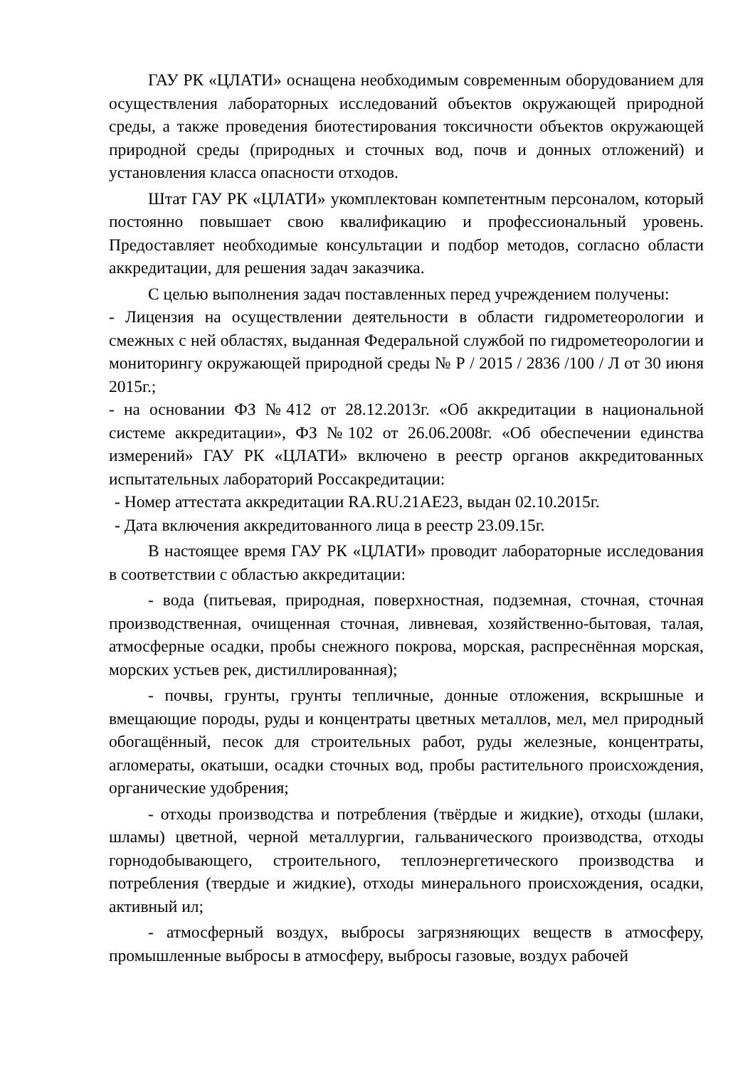ГАУ РК «ЦЛАТИ» оснащена необходимым современным оборудованием для осуществления лабораторных исследований объектов окружающей природной среды, а также проведения биотестирования токсичности объектов окружающей природной среды (природных и сточных вод, почв и донных отложений) и установления класса опасности отходов.
Штат ГАУ РК «ЦЛАТИ» укомплектован компетентным персоналом, который постоянно повышает свою квалификацию и профессиональный уровень. Предоставляет необходимые консультации и подбор методов, согласно области аккредитации, для решения задач заказчика.
С целью выполнения задач поставленных перед учреждением получены:
- Лицензия на осуществлении деятельности в области гидрометеорологии и смежных с ней областях, выданная Федеральной службой по гидрометеорологии и мониторингу окружающей природной среды № Р / 2015 / 2836 /100 / Л от 30 июня 2015г.;
- на основании ФЗ №412 от 28.12.2013г. «Об аккредитации в национальной системе аккредитации», ФЗ №102 от 26.06.2008г. «Об обеспечении единства измерений» ГАУ РК «ЦЛАТИ» включено в реестр органов аккредитованных испытательных лабораторий Россакредитации:
- Номер аттестата аккредитации RA.RU.21AE23, выдан 02.10.2015г.
- Дата включения аккредитованного лица в реестр 23.09.15г.
В настоящее время ГАУ РК «ЦЛАТИ» проводит лабораторные исследования в соответствии с областью аккредитации:
- вода (питьевая, природная, поверхностная, подземная, сточная, сточная производственная, очищенная сточная, ливневая, хозяйственно-бытовая, талая, атмосферные осадки, пробы снежного покрова, морская, распреснённая морская, морских устьев рек, дистиллированная);
- почвы, грунты, грунты тепличные, донные отложения, вскрышные и вмещающие породы, руды и концентраты цветных металлов, мел, мел природный обогащённый, песок для строительных работ, руды железные, концентраты, агломераты, окатыши, осадки сточных вод, пробы растительного происхождения, органические удобрения;
- отходы производства и потребления (твёрдые и жидкие), отходы (шлаки, шламы) цветной, черной металлургии, гальванического производства, отходы горнодобывающего, строительного, теплоэнергетического производства и потребления (твердые и жидкие), отходы минерального происхождения, осадки, активный ил;
- атмосферный воздух, выбросы загрязняющих веществ в атмосферу, промышленные выбросы в атмосферу, выбросы газовые, воздух рабочей